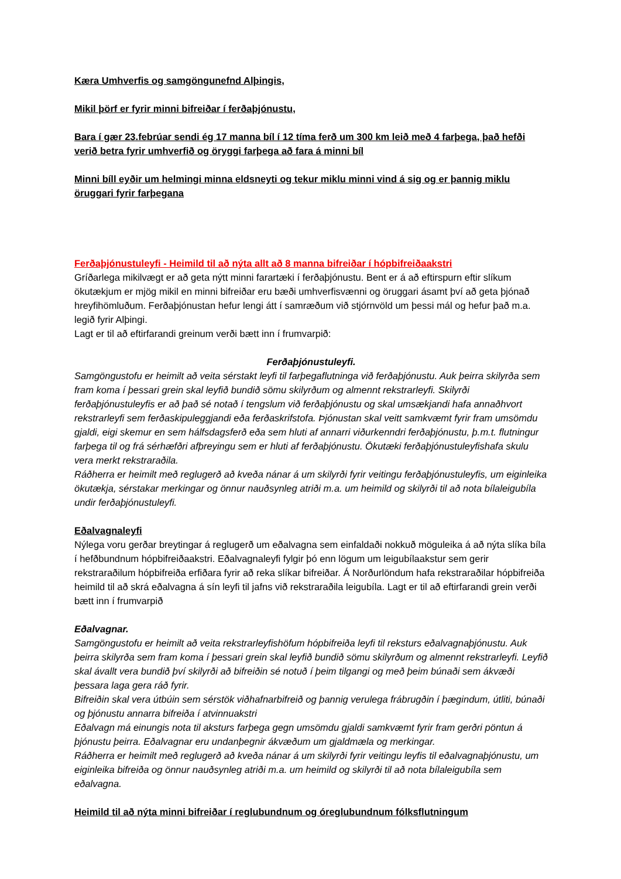Kæra Umhverfis og samgöngunefnd Alþingis,
Mikil þörf er fyrir minni bifreiðar í ferðaþjónustu,
Bara í gær 23.febrúar sendi ég 17 manna bíl í 12 tíma ferð um 300 km leið með 4 farþega, það hefði verið betra fyrir umhverfið og öryggi farþega að fara á minni bíl
Minni bíll eyðir um helmingi minna eldsneyti og tekur miklu minni vind á sig og er þannig miklu öruggari fyrir farþegana
Ferðaþjónustuleyfi - Heimild til að nýta allt að 8 manna bifreiðar í hópbifreiðaakstri
Gríðarlega mikilvægt er að geta nýtt minni farartæki í ferðaþjónustu. Bent er á að eftirspurn eftir slíkum ökutækjum er mjög mikil en minni bifreiðar eru bæði umhverfisvænni og öruggari ásamt því að geta þjónað hreyfihömluðum. Ferðaþjónustan hefur lengi átt í samræðum við stjórnvöld um þessi mál og hefur það m.a. legið fyrir Alþingi.
Lagt er til að eftirfarandi greinum verði bætt inn í frumvarpið:
Ferðaþjónustuleyfi.
Samgöngustofu er heimilt að veita sérstakt leyfi til farþegaflutninga við ferðaþjónustu. Auk þeirra skilyrða sem fram koma í þessari grein skal leyfið bundið sömu skilyrðum og almennt rekstrarleyfi. Skilyrði ferðaþjónustuleyfis er að það sé notað í tengslum við ferðaþjónustu og skal umsækjandi hafa annaðhvort rekstrarleyfi sem ferðaskipuleggjandi eða ferðaskrifstofa. Þjónustan skal veitt samkvæmt fyrir fram umsömdu gjaldi, eigi skemur en sem hálfsdagsferð eða sem hluti af annarri viðurkenndri ferðaþjónustu, þ.m.t. flutningur farþega til og frá sérhæfðri afþreyingu sem er hluti af ferðaþjónustu. Ökutæki ferðaþjónustuleyfishafa skulu vera merkt rekstraraðila.
Ráðherra er heimilt með reglugerð að kveða nánar á um skilyrði fyrir veitingu ferðaþjónustuleyfis, um eiginleika ökutækja, sérstakar merkingar og önnur nauðsynleg atriði m.a. um heimild og skilyrði til að nota bílaleigubíla undir ferðaþjónustuleyfi.
Eðalvagnaleyfi
Nýlega voru gerðar breytingar á reglugerð um eðalvagna sem einfaldaði nokkuð möguleika á að nýta slíka bíla í hefðbundnum hópbifreiðaakstri. Eðalvagnaleyfi fylgir þó enn lögum um leigubílaakstur sem gerir rekstraraðilum hópbifreiða erfiðara fyrir að reka slíkar bifreiðar. Á Norðurlöndum hafa rekstraraðilar hópbifreiða heimild til að skrá eðalvagna á sín leyfi til jafns við rekstraraðila leigubíla. Lagt er til að eftirfarandi grein verði bætt inn í frumvarpið
Eðalvagnar.
Samgöngustofu er heimilt að veita rekstrarleyfishöfum hópbifreiða leyfi til reksturs eðalvagnaþjónustu. Auk þeirra skilyrða sem fram koma í þessari grein skal leyfið bundið sömu skilyrðum og almennt rekstrarleyfi. Leyfið skal ávallt vera bundið því skilyrði að bifreiðin sé notuð í þeim tilgangi og með þeim búnaði sem ákvæði þessara laga gera ráð fyrir.
Bifreiðin skal vera útbúin sem sérstök viðhafnarbifreið og þannig verulega frábrugðin í þægindum, útliti, búnaði og þjónustu annarra bifreiða í atvinnuakstri
Eðalvagn má einungis nota til aksturs farþega gegn umsömdu gjaldi samkvæmt fyrir fram gerðri pöntun á þjónustu þeirra. Eðalvagnar eru undanþegnir ákvæðum um gjaldmæla og merkingar.
Ráðherra er heimilt með reglugerð að kveða nánar á um skilyrði fyrir veitingu leyfis til eðalvagnaþjónustu, um eiginleika bifreiða og önnur nauðsynleg atriði m.a. um heimild og skilyrði til að nota bílaleigubíla sem eðalvagna.
Heimild til að nýta minni bifreiðar í reglubundnum og óreglubundnum fólksflutningum